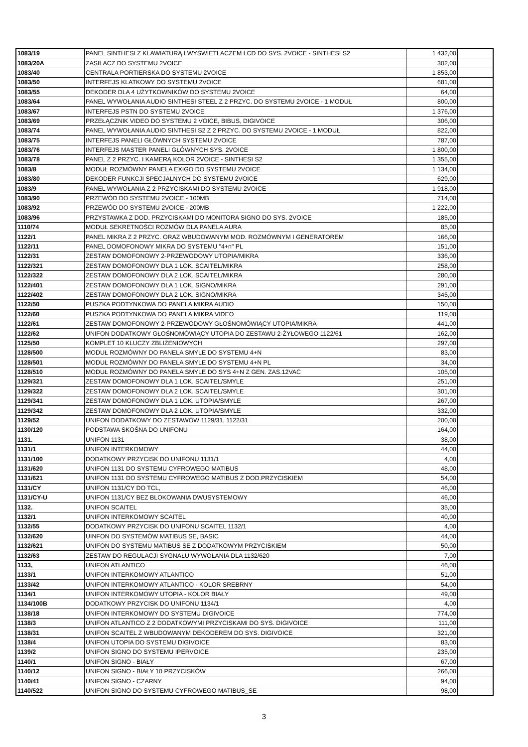| 1083/19 | PANEL SINTHESI Z KLAWIATURĄ I WYŚWIETLACZEM LCD DO SYS. 2VOICE - SINTHESI S2 | 1 432,00 | |
| 1083/20A | ZASILACZ DO SYSTEMU 2VOICE | 302,00 | |
| 1083/40 | CENTRALA PORTIERSKA DO SYSTEMU 2VOICE | 1 853,00 | |
| 1083/50 | INTERFEJS KLATKOWY DO SYSTEMU 2VOICE | 681,00 | |
| 1083/55 | DEKODER DLA 4 UŻYTKOWNIKÓW DO SYSTEMU 2VOICE | 64,00 | |
| 1083/64 | PANEL WYWOŁANIA AUDIO SINTHESI STEEL Z 2 PRZYC. DO SYSTEMU 2VOICE - 1 MODUŁ | 800,00 | |
| 1083/67 | INTERFEJS PSTN DO SYSTEMU 2VOICE | 1 376,00 | |
| 1083/69 | PRZEŁĄCZNIK VIDEO DO SYSTEMU 2 VOICE, BIBUS, DIGIVOICE | 306,00 | |
| 1083/74 | PANEL WYWOŁANIA AUDIO SINTHESI S2 Z 2 PRZYC. DO SYSTEMU 2VOICE - 1 MODUŁ | 822,00 | |
| 1083/75 | INTERFEJS PANELI GŁÓWNYCH SYSTEMU 2VOICE | 787,00 | |
| 1083/76 | INTERFEJS MASTER PANELI GŁÓWNYCH SYS. 2VOICE | 1 800,00 | |
| 1083/78 | PANEL Z 2 PRZYC. I KAMERĄ KOLOR 2VOICE - SINTHESI S2 | 1 355,00 | |
| 1083/8 | MODUŁ ROZMÓWNY PANELA EXIGO DO SYSTEMU 2VOICE | 1 134,00 | |
| 1083/80 | DEKODER FUNKCJI SPECJALNYCH DO SYSTEMU 2VOICE | 629,00 | |
| 1083/9 | PANEL WYWOŁANIA Z 2 PRZYCISKAMI DO SYSTEMU 2VOICE | 1 918,00 | |
| 1083/90 | PRZEWÓD DO SYSTEMU 2VOICE - 100MB | 714,00 | |
| 1083/92 | PRZEWÓD DO SYSTEMU 2VOICE - 200MB | 1 222,00 | |
| 1083/96 | PRZYSTAWKA Z DOD. PRZYCISKAMI DO MONITORA SIGNO DO SYS. 2VOICE | 185,00 | |
| 1110/74 | MODUŁ SEKRETNOŚCI ROZMÓW DLA PANELA AURA | 85,00 | |
| 1122/1 | PANEL MIKRA Z 2 PRZYC. ORAZ WBUDOWANYM MOD. ROZMÓWNYM I GENERATOREM | 166,00 | |
| 1122/11 | PANEL DOMOFONOWY MIKRA DO SYSTEMU "4+n" PL | 151,00 | |
| 1122/31 | ZESTAW DOMOFONOWY 2-PRZEWODOWY UTOPIA/MIKRA | 336,00 | |
| 1122/321 | ZESTAW DOMOFONOWY DLA 1 LOK. SCAITEL/MIKRA | 258,00 | |
| 1122/322 | ZESTAW DOMOFONOWY DLA 2 LOK. SCAITEL/MIKRA | 280,00 | |
| 1122/401 | ZESTAW DOMOFONOWY DLA 1 LOK. SIGNO/MIKRA | 291,00 | |
| 1122/402 | ZESTAW DOMOFONOWY DLA 2 LOK. SIGNO/MIKRA | 345,00 | |
| 1122/50 | PUSZKA PODTYNKOWA DO PANELA MIKRA AUDIO | 150,00 | |
| 1122/60 | PUSZKA PODTYNKOWA DO PANELA MIKRA VIDEO | 119,00 | |
| 1122/61 | ZESTAW DOMOFONOWY 2-PRZEWODOWY GŁOŚNOMÓWIĄCY UTOPIA/MIKRA | 441,00 | |
| 1122/62 | UNIFON DODATKOWY GŁOŚNOMÓWIĄCY UTOPIA DO ZESTAWU 2-ŻYŁOWEGO 1122/61 | 162,00 | |
| 1125/50 | KOMPLET 10 KLUCZY ZBLIŻENIOWYCH | 297,00 | |
| 1128/500 | MODUŁ ROZMÓWNY DO PANELA SMYLE DO SYSTEMU 4+N | 83,00 | |
| 1128/501 | MODUŁ ROZMÓWNY DO PANELA SMYLE DO SYSTEMU 4+N PL | 34,00 | |
| 1128/510 | MODUŁ ROZMÓWNY DO PANELA SMYLE DO SYS 4+N Z GEN. ZAS.12VAC | 105,00 | |
| 1129/321 | ZESTAW DOMOFONOWY DLA 1 LOK. SCAITEL/SMYLE | 251,00 | |
| 1129/322 | ZESTAW DOMOFONOWY DLA 2 LOK. SCAITEL/SMYLE | 301,00 | |
| 1129/341 | ZESTAW DOMOFONOWY DLA 1 LOK. UTOPIA/SMYLE | 267,00 | |
| 1129/342 | ZESTAW DOMOFONOWY DLA 2 LOK. UTOPIA/SMYLE | 332,00 | |
| 1129/52 | UNIFON DODATKOWY DO ZESTAWÓW 1129/31, 1122/31 | 200,00 | |
| 1130/120 | PODSTAWA SKOŚNA DO UNIFONU | 164,00 | |
| 1131. | UNIFON 1131 | 38,00 | |
| 1131/1 | UNIFON INTERKOMOWY | 44,00 | |
| 1131/100 | DODATKOWY PRZYCISK DO UNIFONU 1131/1 | 4,00 | |
| 1131/620 | UNIFON 1131 DO SYSTEMU CYFROWEGO MATIBUS | 48,00 | |
| 1131/621 | UNIFON 1131 DO SYSTEMU CYFROWEGO MATIBUS Z DOD.PRZYCISKIEM | 54,00 | |
| 1131/CY | UNIFON 1131/CY DO TCL, | 46,00 | |
| 1131/CY-U | UNIFON 1131/CY BEZ BLOKOWANIA DWUSYSTEMOWY | 46,00 | |
| 1132. | UNIFON SCAITEL | 35,00 | |
| 1132/1 | UNIFON INTERKOMOWY SCAITEL | 40,00 | |
| 1132/55 | DODATKOWY PRZYCISK DO UNIFONU SCAITEL 1132/1 | 4,00 | |
| 1132/620 | UINFON DO SYSTEMÓW MATIBUS SE, BASIC | 44,00 | |
| 1132/621 | UNIFON DO SYSTEMU MATIBUS SE Z DODATKOWYM PRZYCISKIEM | 50,00 | |
| 1132/63 | ZESTAW DO REGULACJI SYGNAŁU WYWOŁANIA DLA 1132/620 | 7,00 | |
| 1133, | UNIFON ATLANTICO | 46,00 | |
| 1133/1 | UNIFON INTERKOMOWY ATLANTICO | 51,00 | |
| 1133/42 | UNIFON INTERKOMOWY ATLANTICO - KOLOR SREBRNY | 54,00 | |
| 1134/1 | UNIFON INTERKOMOWY UTOPIA - KOLOR BIAŁY | 49,00 | |
| 1134/100B | DODATKOWY PRZYCISK DO UNIFONU 1134/1 | 4,00 | |
| 1138/18 | UNIFON INTERKOMOWY DO SYSTEMU DIGIVOICE | 774,00 | |
| 1138/3 | UNIFON ATLANTICO Z 2 DODATKOWYMI PRZYCISKAMI DO SYS. DIGIVOICE | 111,00 | |
| 1138/31 | UNIFON SCAITEL Z WBUDOWANYM DEKODEREM DO SYS. DIGIVOICE | 321,00 | |
| 1138/4 | UNIFON UTOPIA DO SYSTEMU DIGIVOICE | 83,00 | |
| 1139/2 | UNIFON SIGNO DO SYSTEMU IPERVOICE | 235,00 | |
| 1140/1 | UNIFON SIGNO - BIAŁY | 67,00 | |
| 1140/12 | UNIFON SIGNO - BIAŁY 10 PRZYCISKÓW | 266,00 | |
| 1140/41 | UNIFON SIGNO - CZARNY | 94,00 | |
| 1140/522 | UNIFON SIGNO DO SYSTEMU CYFROWEGO MATIBUS_SE | 98,00 | |
3